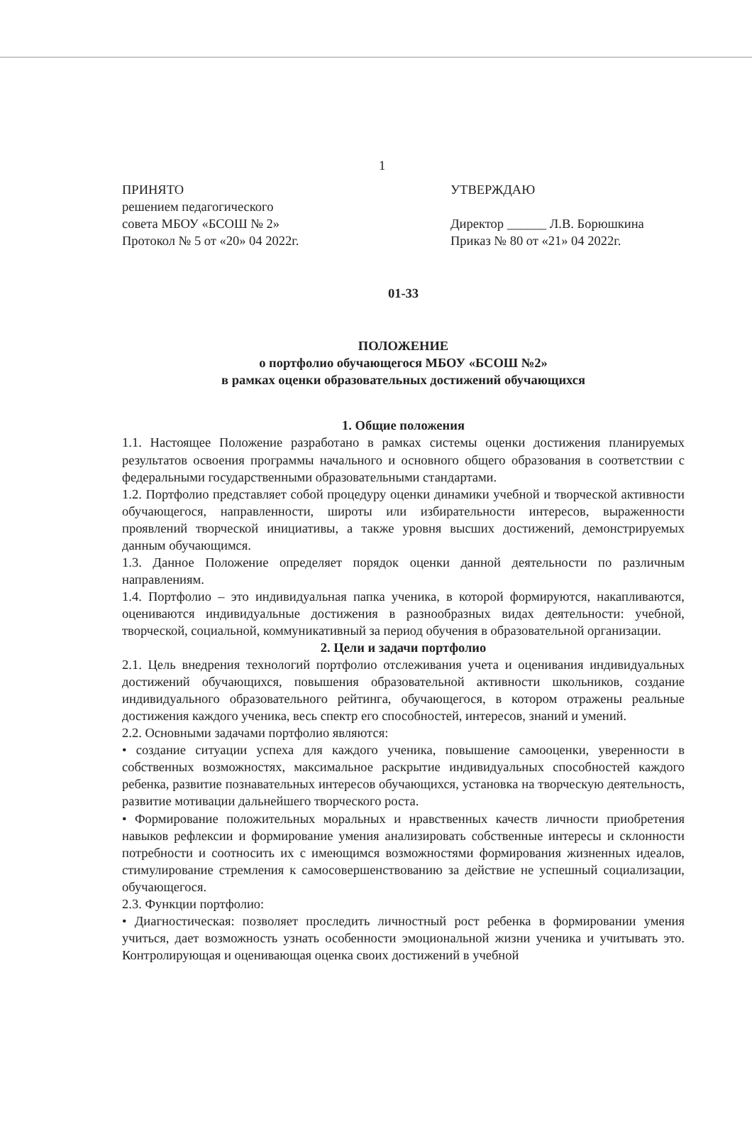1
ПРИНЯТО
решением педагогического
совета МБОУ «БСОШ № 2»
Протокол № 5 от «20» 04 2022г.
УТВЕРЖДАЮ
Директор ______ Л.В. Борюшкина
Приказ № 80 от «21» 04 2022г.
01-33
ПОЛОЖЕНИЕ
о портфолио обучающегося МБОУ «БСОШ №2»
в рамках оценки образовательных достижений обучающихся
1. Общие положения
1.1. Настоящее Положение разработано в рамках системы оценки достижения планируемых результатов освоения программы начального и основного общего образования в соответствии с федеральными государственными образовательными стандартами.
1.2. Портфолио представляет собой процедуру оценки динамики учебной и творческой активности обучающегося, направленности, широты или избирательности интересов, выраженности проявлений творческой инициативы, а также уровня высших достижений, демонстрируемых данным обучающимся.
1.3. Данное Положение определяет порядок оценки данной деятельности по различным направлениям.
1.4. Портфолио – это индивидуальная папка ученика, в которой формируются, накапливаются, оцениваются индивидуальные достижения в разнообразных видах деятельности: учебной, творческой, социальной, коммуникативный за период обучения в образовательной организации.
2. Цели и задачи портфолио
2.1. Цель внедрения технологий портфолио отслеживания учета и оценивания индивидуальных достижений обучающихся, повышения образовательной активности школьников, создание индивидуального образовательного рейтинга, обучающегося, в котором отражены реальные достижения каждого ученика, весь спектр его способностей, интересов, знаний и умений.
2.2. Основными задачами портфолио являются:
• создание ситуации успеха для каждого ученика, повышение самооценки, уверенности в собственных возможностях, максимальное раскрытие индивидуальных способностей каждого ребенка, развитие познавательных интересов обучающихся, установка на творческую деятельность, развитие мотивации дальнейшего творческого роста.
• Формирование положительных моральных и нравственных качеств личности приобретения навыков рефлексии и формирование умения анализировать собственные интересы и склонности потребности и соотносить их с имеющимся возможностями формирования жизненных идеалов, стимулирование стремления к самосовершенствованию за действие не успешный социализации, обучающегося.
2.3. Функции портфолио:
• Диагностическая: позволяет проследить личностный рост ребенка в формировании умения учиться, дает возможность узнать особенности эмоциональной жизни ученика и учитывать это. Контролирующая и оценивающая оценка своих достижений в учебной